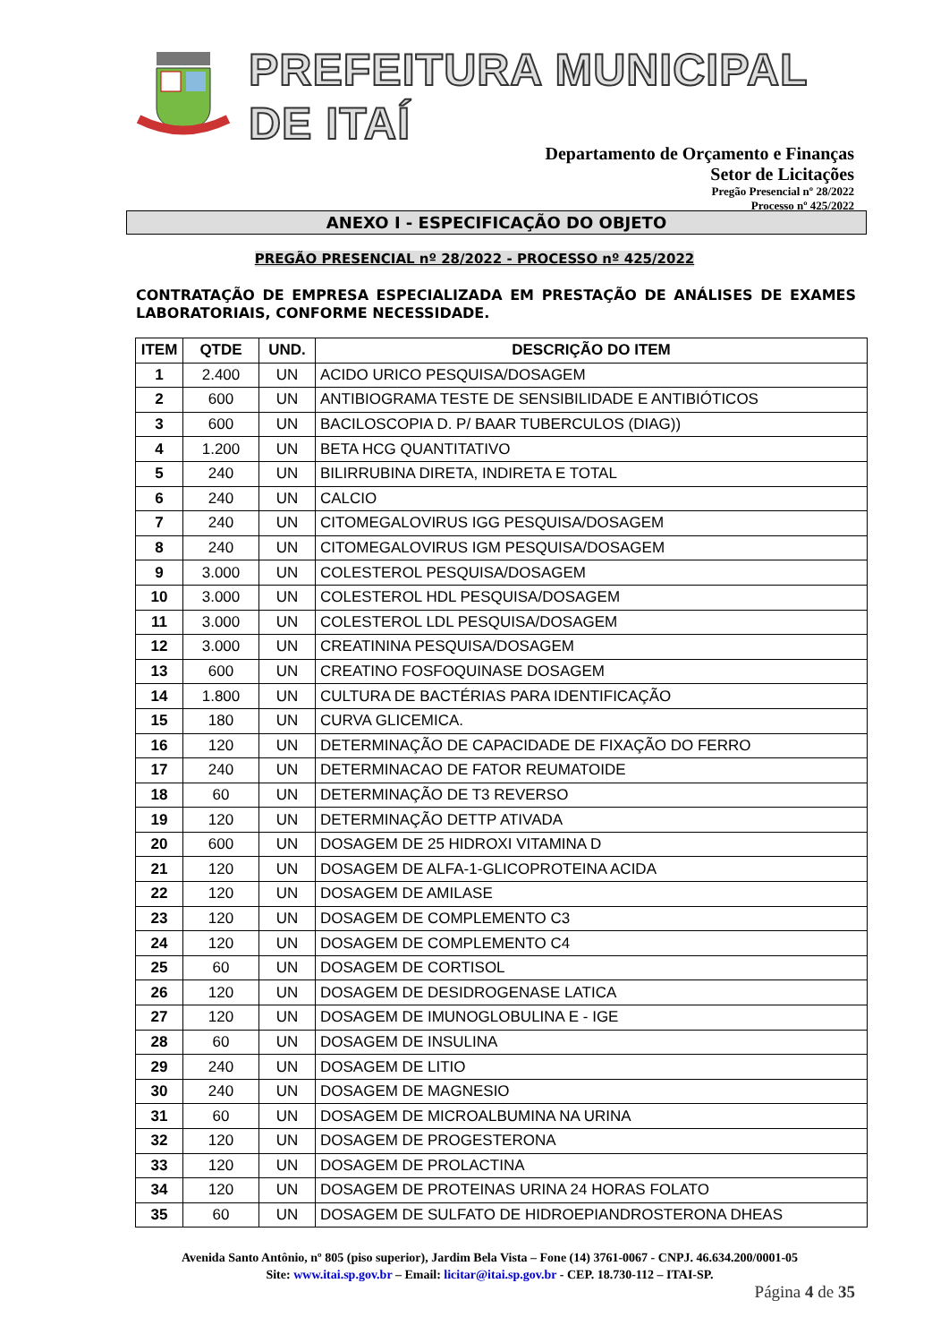PREFEITURA MUNICIPAL DE ITAÍ
Departamento de Orçamento e Finanças
Setor de Licitações
Pregão Presencial nº 28/2022
Processo nº 425/2022
ANEXO I - ESPECIFICAÇÃO DO OBJETO
PREGÃO PRESENCIAL nº 28/2022 - PROCESSO nº 425/2022
CONTRATAÇÃO DE EMPRESA ESPECIALIZADA EM PRESTAÇÃO DE ANÁLISES DE EXAMES LABORATORIAIS, CONFORME NECESSIDADE.
| ITEM | QTDE | UND. | DESCRIÇÃO DO ITEM |
| --- | --- | --- | --- |
| 1 | 2.400 | UN | ACIDO URICO PESQUISA/DOSAGEM |
| 2 | 600 | UN | ANTIBIOGRAMA TESTE DE SENSIBILIDADE E ANTIBIÓTICOS |
| 3 | 600 | UN | BACILOSCOPIA D. P/ BAAR TUBERCULOS (DIAG)) |
| 4 | 1.200 | UN | BETA HCG QUANTITATIVO |
| 5 | 240 | UN | BILIRRUBINA DIRETA, INDIRETA E TOTAL |
| 6 | 240 | UN | CALCIO |
| 7 | 240 | UN | CITOMEGALOVIRUS IGG PESQUISA/DOSAGEM |
| 8 | 240 | UN | CITOMEGALOVIRUS IGM PESQUISA/DOSAGEM |
| 9 | 3.000 | UN | COLESTEROL PESQUISA/DOSAGEM |
| 10 | 3.000 | UN | COLESTEROL HDL PESQUISA/DOSAGEM |
| 11 | 3.000 | UN | COLESTEROL LDL PESQUISA/DOSAGEM |
| 12 | 3.000 | UN | CREATININA PESQUISA/DOSAGEM |
| 13 | 600 | UN | CREATINO FOSFOQUINASE DOSAGEM |
| 14 | 1.800 | UN | CULTURA DE BACTÉRIAS PARA IDENTIFICAÇÃO |
| 15 | 180 | UN | CURVA GLICEMICA. |
| 16 | 120 | UN | DETERMINAÇÃO DE CAPACIDADE DE FIXAÇÃO DO FERRO |
| 17 | 240 | UN | DETERMINACAO DE FATOR REUMATOIDE |
| 18 | 60 | UN | DETERMINAÇÃO DE T3 REVERSO |
| 19 | 120 | UN | DETERMINAÇÃO DETTP ATIVADA |
| 20 | 600 | UN | DOSAGEM DE 25 HIDROXI VITAMINA D |
| 21 | 120 | UN | DOSAGEM DE ALFA-1-GLICOPROTEINA ACIDA |
| 22 | 120 | UN | DOSAGEM DE AMILASE |
| 23 | 120 | UN | DOSAGEM DE COMPLEMENTO C3 |
| 24 | 120 | UN | DOSAGEM DE COMPLEMENTO C4 |
| 25 | 60 | UN | DOSAGEM DE CORTISOL |
| 26 | 120 | UN | DOSAGEM DE DESIDROGENASE LATICA |
| 27 | 120 | UN | DOSAGEM DE IMUNOGLOBULINA E - IGE |
| 28 | 60 | UN | DOSAGEM DE INSULINA |
| 29 | 240 | UN | DOSAGEM DE LITIO |
| 30 | 240 | UN | DOSAGEM DE MAGNESIO |
| 31 | 60 | UN | DOSAGEM DE MICROALBUMINA NA URINA |
| 32 | 120 | UN | DOSAGEM DE PROGESTERONA |
| 33 | 120 | UN | DOSAGEM DE PROLACTINA |
| 34 | 120 | UN | DOSAGEM DE PROTEINAS URINA 24 HORAS FOLATO |
| 35 | 60 | UN | DOSAGEM DE SULFATO DE HIDROEPIANDROSTERONA DHEAS |
Avenida Santo Antônio, nº 805 (piso superior), Jardim Bela Vista – Fone (14) 3761-0067 - CNPJ. 46.634.200/0001-05
Site: www.itai.sp.gov.br – Email: licitar@itai.sp.gov.br - CEP. 18.730-112 – ITAI-SP.
Página 4 de 35